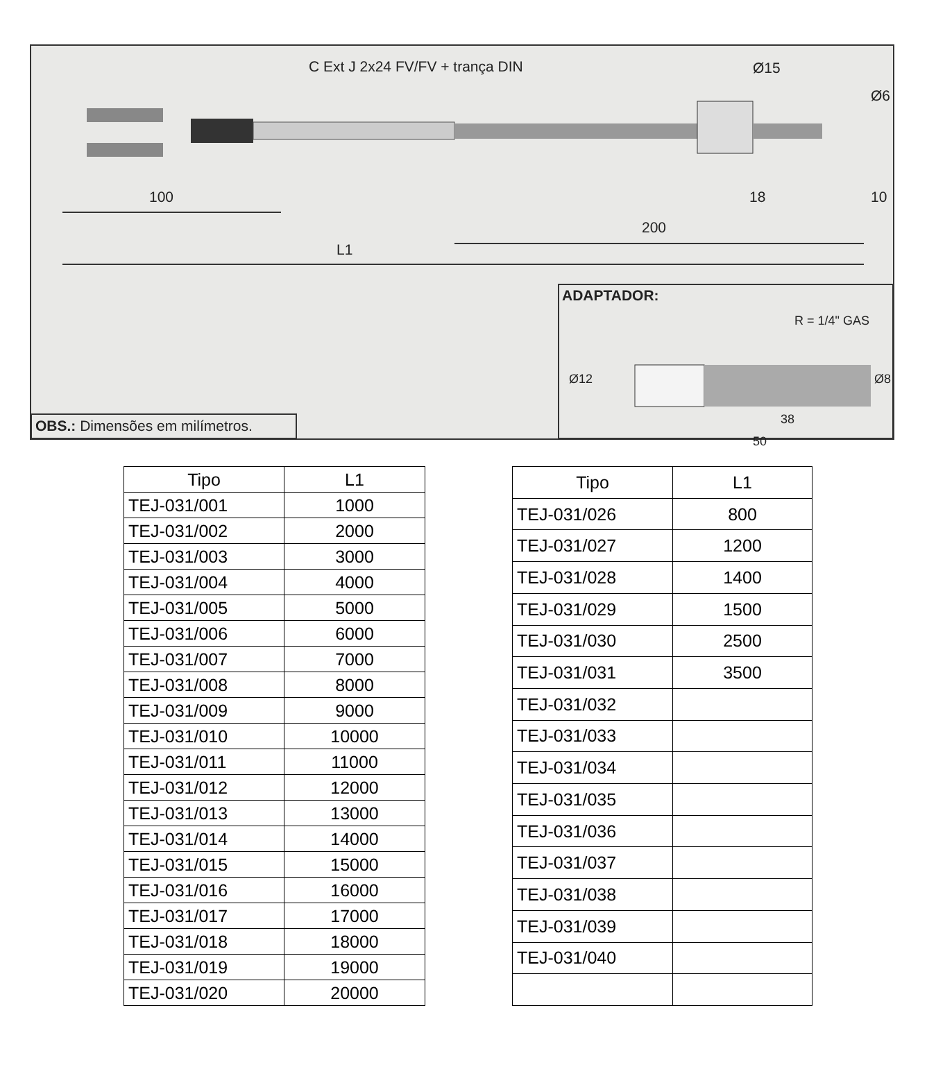C Ext J 2x24 FV/FV + trança DIN
Ø15
Ø6
100 18 10
200
L1
ADAPTADOR:
R = 1/4" GAS
Ø12 Ø8
38
50
OBS.: Dimensões em milímetros.
| Tipo | L1 |
| --- | --- |
| TEJ-031/001 | 1000 |
| TEJ-031/002 | 2000 |
| TEJ-031/003 | 3000 |
| TEJ-031/004 | 4000 |
| TEJ-031/005 | 5000 |
| TEJ-031/006 | 6000 |
| TEJ-031/007 | 7000 |
| TEJ-031/008 | 8000 |
| TEJ-031/009 | 9000 |
| TEJ-031/010 | 10000 |
| TEJ-031/011 | 11000 |
| TEJ-031/012 | 12000 |
| TEJ-031/013 | 13000 |
| TEJ-031/014 | 14000 |
| TEJ-031/015 | 15000 |
| TEJ-031/016 | 16000 |
| TEJ-031/017 | 17000 |
| TEJ-031/018 | 18000 |
| TEJ-031/019 | 19000 |
| TEJ-031/020 | 20000 |
| Tipo | L1 |
| --- | --- |
| TEJ-031/026 | 800 |
| TEJ-031/027 | 1200 |
| TEJ-031/028 | 1400 |
| TEJ-031/029 | 1500 |
| TEJ-031/030 | 2500 |
| TEJ-031/031 | 3500 |
| TEJ-031/032 | |
| TEJ-031/033 | |
| TEJ-031/034 | |
| TEJ-031/035 | |
| TEJ-031/036 | |
| TEJ-031/037 | |
| TEJ-031/038 | |
| TEJ-031/039 | |
| TEJ-031/040 | |